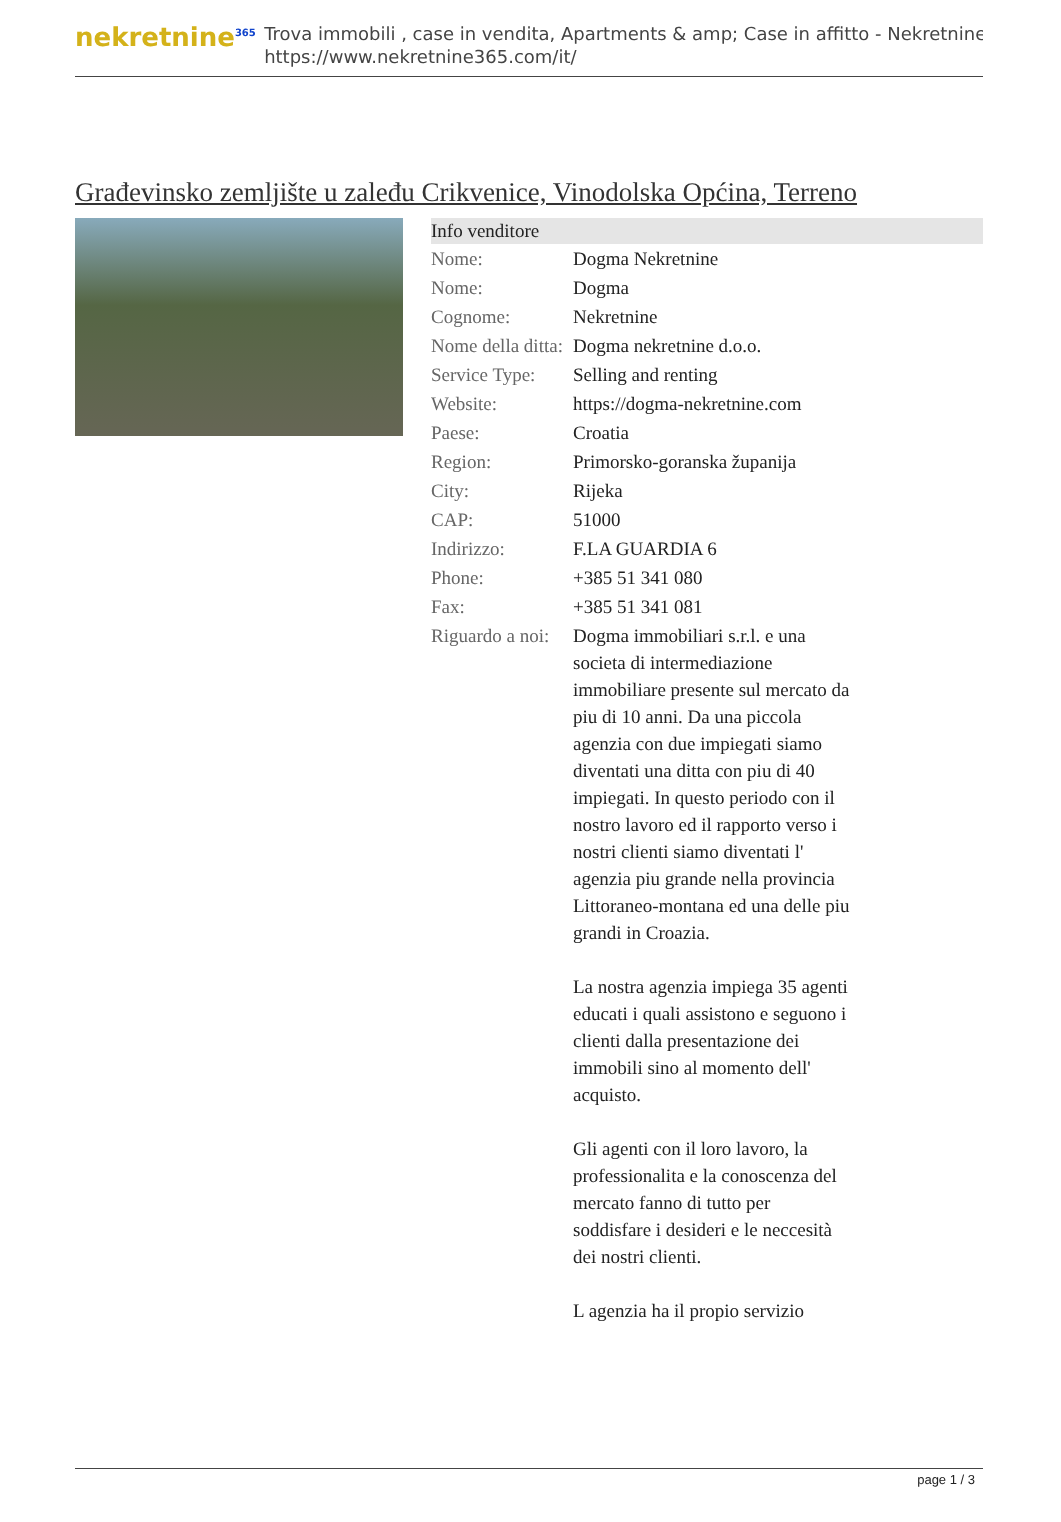nekretnine<sup>365</sup>
Trova immobili , case in vendita, Apartments & amp; Case in affitto - Nekretnine
https://www.nekretnine365.com/it/
Građevinsko zemljište u zaleđu Crikvenice, Vinodolska Općina, Terreno
| Info venditore | |
| --- | --- |
| Nome: | Dogma Nekretnine |
| Nome: | Dogma |
| Cognome: | Nekretnine |
| Nome della ditta: | Dogma nekretnine d.o.o. |
| Service Type: | Selling and renting |
| Website: | https://dogma-nekretnine.com |
| Paese: | Croatia |
| Region: | Primorsko-goranska županija |
| City: | Rijeka |
| CAP: | 51000 |
| Indirizzo: | F.LA GUARDIA 6 |
| Phone: | +385 51 341 080 |
| Fax: | +385 51 341 081 |
| Riguardo a noi: | Dogma immobiliari s.r.l. e una societa di intermediazione immobiliare presente sul mercato da piu di 10 anni. Da una piccola agenzia con due impiegati siamo diventati una ditta con piu di 40 impiegati. In questo periodo con il nostro lavoro ed il rapporto verso i nostri clienti siamo diventati l' agenzia piu grande nella provincia Littoraneo-montana ed una delle piu grandi in Croazia. La nostra agenzia impiega 35 agenti educati i quali assistono e seguono i clienti dalla presentazione dei immobili sino al momento dell' acquisto. Gli agenti con il loro lavoro, la professionalita e la conoscenza del mercato fanno di tutto per soddisfare i desideri e le neccesità dei nostri clienti. L agenzia ha il propio servizio |
page 1 / 3